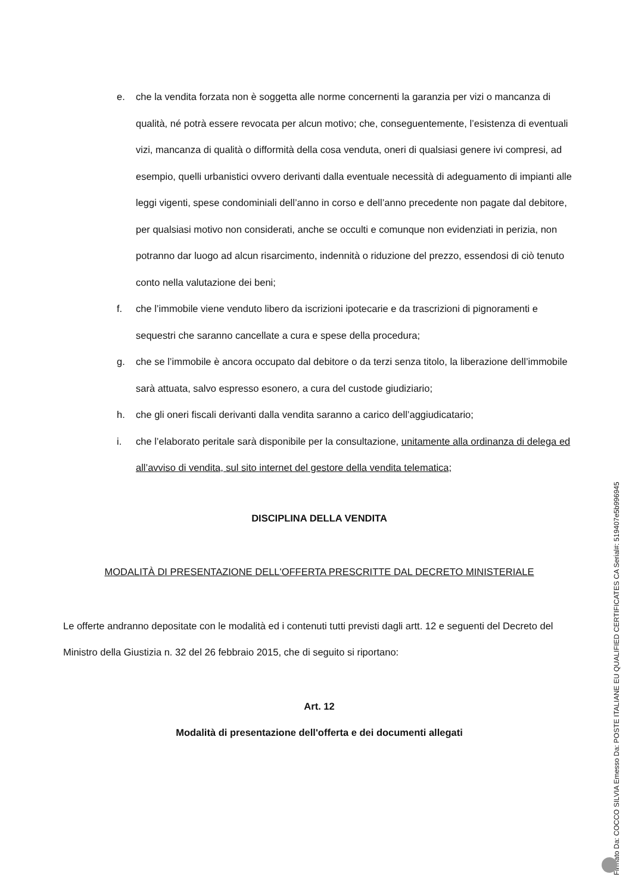e. che la vendita forzata non è soggetta alle norme concernenti la garanzia per vizi o mancanza di qualità, né potrà essere revocata per alcun motivo; che, conseguentemente, l’esistenza di eventuali vizi, mancanza di qualità o difformità della cosa venduta, oneri di qualsiasi genere ivi compresi, ad esempio, quelli urbanistici ovvero derivanti dalla eventuale necessità di adeguamento di impianti alle leggi vigenti, spese condominiali dell’anno in corso e dell’anno precedente non pagate dal debitore, per qualsiasi motivo non considerati, anche se occulti e comunque non evidenziati in perizia, non potranno dar luogo ad alcun risarcimento, indennità o riduzione del prezzo, essendosi di ciò tenuto conto nella valutazione dei beni;
f. che l’immobile viene venduto libero da iscrizioni ipotecarie e da trascrizioni di pignoramenti e sequestri che saranno cancellate a cura e spese della procedura;
g. che se l’immobile è ancora occupato dal debitore o da terzi senza titolo, la liberazione dell’immobile sarà attuata, salvo espresso esonero, a cura del custode giudiziario;
h. che gli oneri fiscali derivanti dalla vendita saranno a carico dell’aggiudicatario;
i. che l’elaborato peritale sarà disponibile per la consultazione, unitamente alla ordinanza di delega ed all’avviso di vendita, sul sito internet del gestore della vendita telematica;
DISCIPLINA DELLA VENDITA
MODALITÀ DI PRESENTAZIONE DELL'OFFERTA PRESCRITTE DAL DECRETO MINISTERIALE
Le offerte andranno depositate con le modalità ed i contenuti tutti previsti dagli artt. 12 e seguenti del Decreto del Ministro della Giustizia n. 32 del 26 febbraio 2015, che di seguito si riportano:
Art. 12
Modalità di presentazione dell'offerta e dei documenti allegati
Firmato Da: COCCO SILVIA Emesso Da: POSTE ITALIANE EU QUALIFIED CERTIFICATES CA Serial#: 519407e5b996945